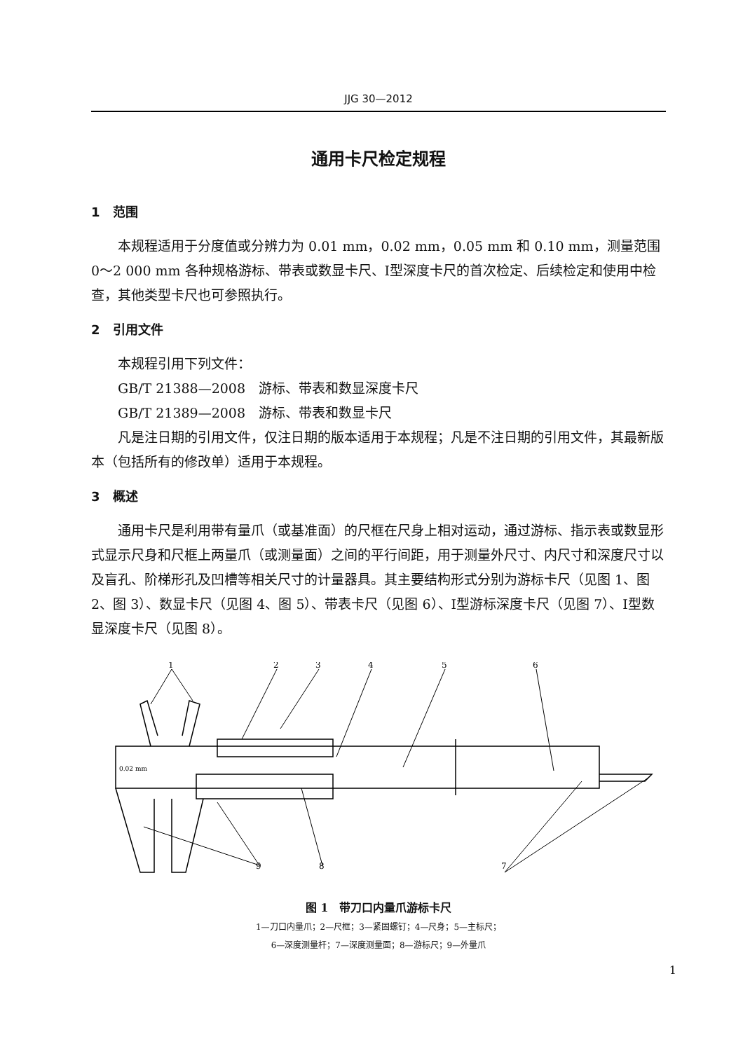JJG 30—2012
通用卡尺检定规程
1　范围
本规程适用于分度值或分辨力为 0.01 mm，0.02 mm，0.05 mm 和 0.10 mm，测量范围 0～2 000 mm 各种规格游标、带表或数显卡尺、Ⅰ型深度卡尺的首次检定、后续检定和使用中检查，其他类型卡尺也可参照执行。
2　引用文件
本规程引用下列文件：
GB/T 21388—2008　游标、带表和数显深度卡尺
GB/T 21389—2008　游标、带表和数显卡尺
凡是注日期的引用文件，仅注日期的版本适用于本规程；凡是不注日期的引用文件，其最新版本（包括所有的修改单）适用于本规程。
3　概述
通用卡尺是利用带有量爪（或基准面）的尺框在尺身上相对运动，通过游标、指示表或数显形式显示尺身和尺框上两量爪（或测量面）之间的平行间距，用于测量外尺寸、内尺寸和深度尺寸以及盲孔、阶梯形孔及凹槽等相关尺寸的计量器具。其主要结构形式分别为游标卡尺（见图 1、图 2、图 3）、数显卡尺（见图 4、图 5）、带表卡尺（见图 6）、Ⅰ型游标深度卡尺（见图 7）、Ⅰ型数显深度卡尺（见图 8）。
1
2
3
4
5
6
7
8
9
0.02 mm
图 1　带刀口内量爪游标卡尺
1—刀口内量爪；2—尺框；3—紧固螺钉；4—尺身；5—主标尺；
6—深度测量杆；7—深度测量面；8—游标尺；9—外量爪
1